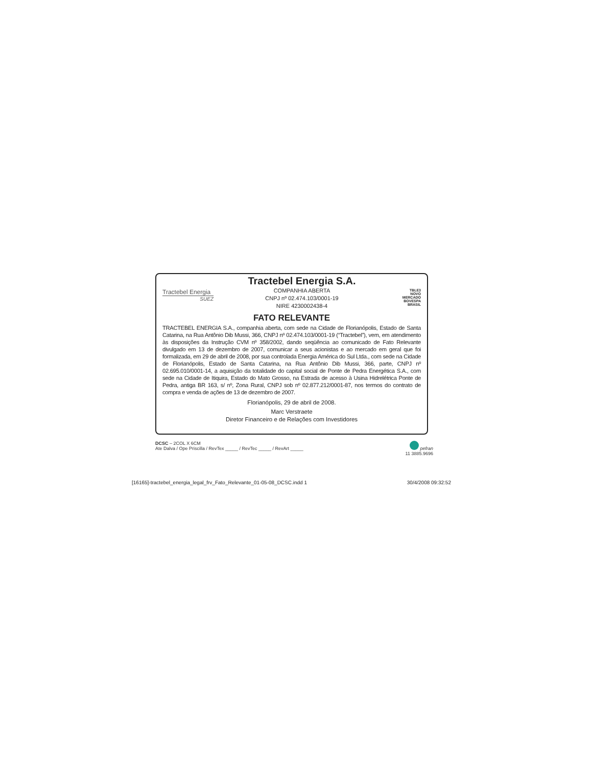Tractebel Energia
SUEZ
Tractebel Energia S.A.
COMPANHIA ABERTA
CNPJ nº 02.474.103/0001-19
NIRE 4230002438-4
TBLE3
NOVO
MERCADO
BOVESPA BRASIL
FATO RELEVANTE
TRACTEBEL ENERGIA S.A., companhia aberta, com sede na Cidade de Florianópolis, Estado de Santa Catarina, na Rua Antônio Dib Mussi, 366, CNPJ nº 02.474.103/0001-19 (“Tractebel”), vem, em atendimento às disposições da Instrução CVM nº 358/2002, dando seqüência ao comunicado de Fato Relevante divulgado em 13 de dezembro de 2007, comunicar a seus acionistas e ao mercado em geral que foi formalizada, em 29 de abril de 2008, por sua controlada Energia América do Sul Ltda., com sede na Cidade de Florianópolis, Estado de Santa Catarina, na Rua Antônio Dib Mussi, 366, parte, CNPJ nº 02.695.010/0001-14, a aquisição da totalidade do capital social de Ponte de Pedra Energética S.A., com sede na Cidade de Itiquira, Estado do Mato Grosso, na Estrada de acesso à Usina Hidrelétrica Ponte de Pedra, antiga BR 163, s/ nº, Zona Rural, CNPJ sob nº 02.877.212/0001-87, nos termos do contrato de compra e venda de ações de 13 de dezembro de 2007.
Florianópolis, 29 de abril de 2008.
Marc Verstraete
Diretor Financeiro e de Relações com Investidores
DCSC – 2COL X 6CM
Ate Dalva / Ope Priscilla / RevTex _____ / RevTec _____ / RevArt _____
pefran
11 3885.9696
[16165]-tractebel_energia_legal_frv_Fato_Relevante_01-05-08_DCSC.indd 1 30/4/2008 09:32:52